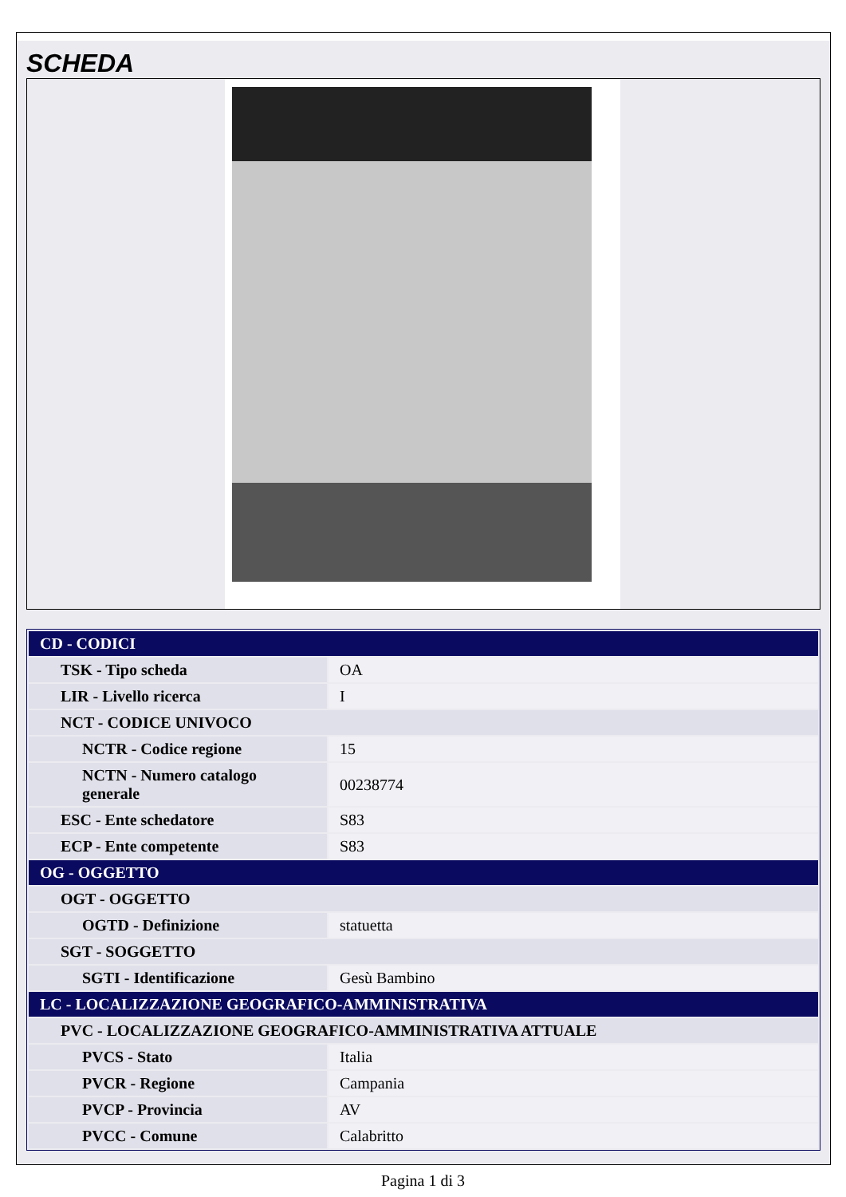SCHEDA
| CD - CODICI | |
| TSK - Tipo scheda | OA |
| LIR - Livello ricerca | I |
| NCT - CODICE UNIVOCO | |
| NCTR - Codice regione | 15 |
| NCTN - Numero catalogo generale | 00238774 |
| ESC - Ente schedatore | S83 |
| ECP - Ente competente | S83 |
| OG - OGGETTO | |
| OGT - OGGETTO | |
| OGTD - Definizione | statuetta |
| SGT - SOGGETTO | |
| SGTI - Identificazione | Gesù Bambino |
| LC - LOCALIZZAZIONE GEOGRAFICO-AMMINISTRATIVA | |
| PVC - LOCALIZZAZIONE GEOGRAFICO-AMMINISTRATIVA ATTUALE | |
| PVCS - Stato | Italia |
| PVCR - Regione | Campania |
| PVCP - Provincia | AV |
| PVCC - Comune | Calabritto |
Pagina 1 di 3